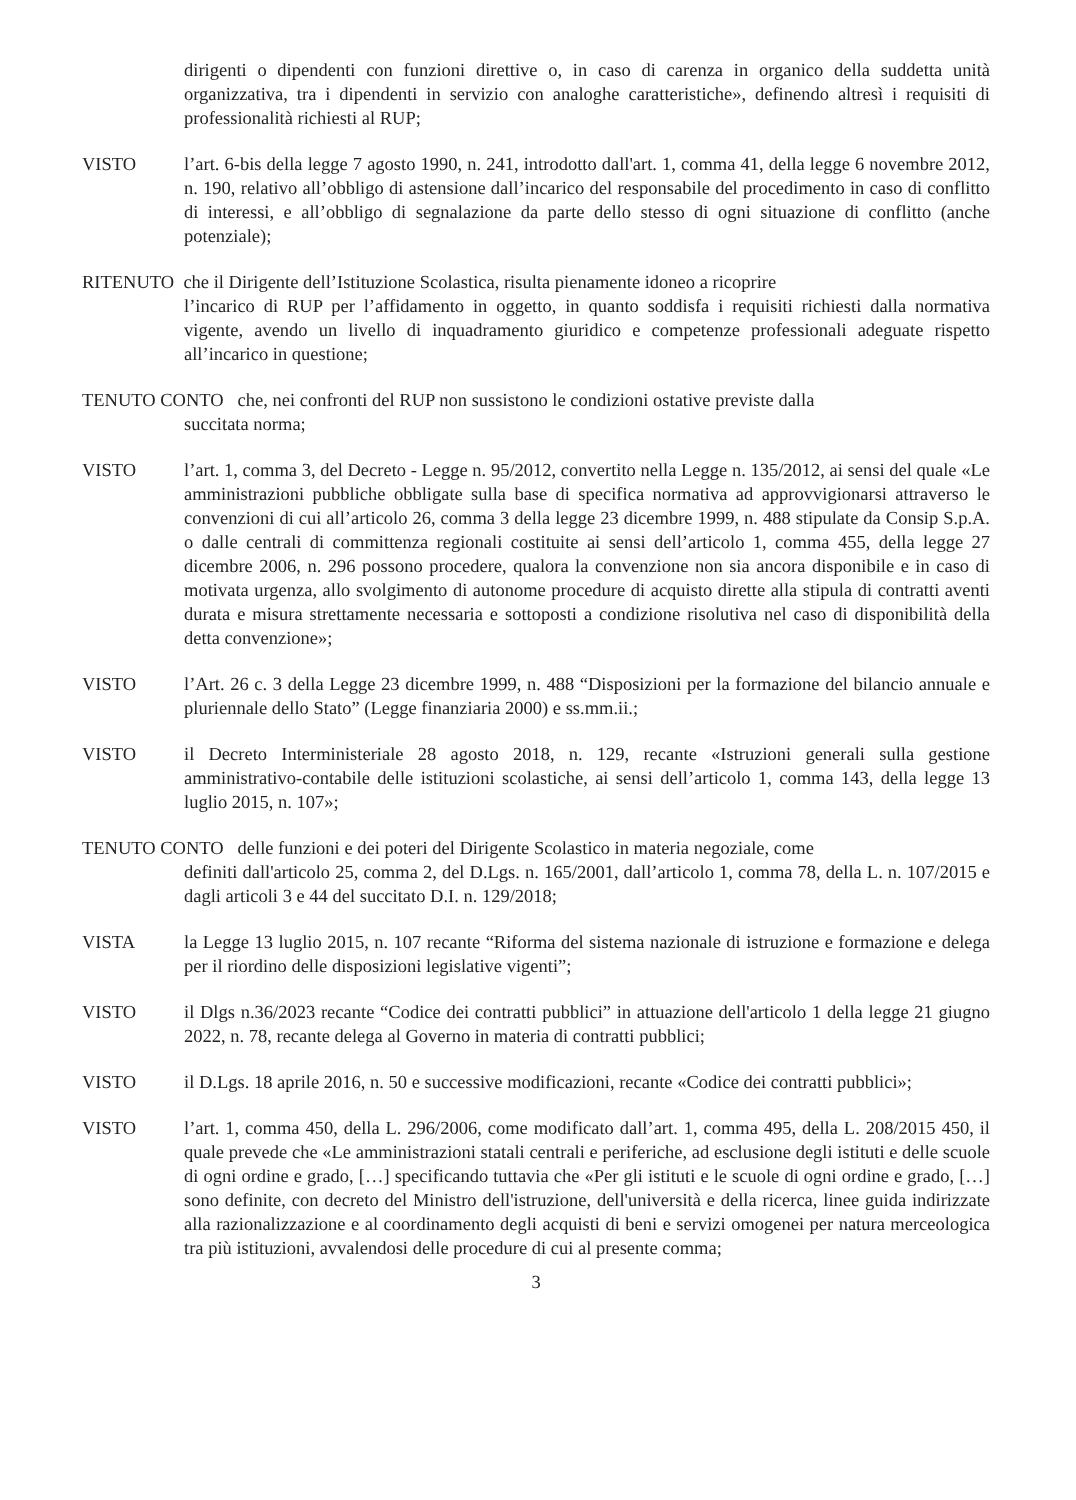dirigenti o dipendenti con funzioni direttive o, in caso di carenza in organico della suddetta unità organizzativa, tra i dipendenti in servizio con analoghe caratteristiche», definendo altresì i requisiti di professionalità richiesti al RUP;
VISTO l’art. 6-bis della legge 7 agosto 1990, n. 241, introdotto dall'art. 1, comma 41, della legge 6 novembre 2012, n. 190, relativo all’obbligo di astensione dall’incarico del responsabile del procedimento in caso di conflitto di interessi, e all’obbligo di segnalazione da parte dello stesso di ogni situazione di conflitto (anche potenziale);
RITENUTO che il Dirigente dell’Istituzione Scolastica, risulta pienamente idoneo a ricoprire
l’incarico di RUP per l’affidamento in oggetto, in quanto soddisfa i requisiti richiesti dalla normativa vigente, avendo un livello di inquadramento giuridico e competenze professionali adeguate rispetto all’incarico in questione;
TENUTO CONTO che, nei confronti del RUP non sussistono le condizioni ostative previste dalla
succitata norma;
VISTO l’art. 1, comma 3, del Decreto - Legge n. 95/2012, convertito nella Legge n. 135/2012, ai sensi del quale «Le amministrazioni pubbliche obbligate sulla base di specifica normativa ad approvvigionarsi attraverso le convenzioni di cui all’articolo 26, comma 3 della legge 23 dicembre 1999, n. 488 stipulate da Consip S.p.A. o dalle centrali di committenza regionali costituite ai sensi dell’articolo 1, comma 455, della legge 27 dicembre 2006, n. 296 possono procedere, qualora la convenzione non sia ancora disponibile e in caso di motivata urgenza, allo svolgimento di autonome procedure di acquisto dirette alla stipula di contratti aventi durata e misura strettamente necessaria e sottoposti a condizione risolutiva nel caso di disponibilità della detta convenzione»;
VISTO l’Art. 26 c. 3 della Legge 23 dicembre 1999, n. 488 “Disposizioni per la formazione del bilancio annuale e pluriennale dello Stato” (Legge finanziaria 2000) e ss.mm.ii.;
VISTO il Decreto Interministeriale 28 agosto 2018, n. 129, recante «Istruzioni generali sulla gestione amministrativo-contabile delle istituzioni scolastiche, ai sensi dell’articolo 1, comma 143, della legge 13 luglio 2015, n. 107»;
TENUTO CONTO delle funzioni e dei poteri del Dirigente Scolastico in materia negoziale, come
definiti dall'articolo 25, comma 2, del D.Lgs. n. 165/2001, dall’articolo 1, comma 78, della L. n. 107/2015 e dagli articoli 3 e 44 del succitato D.I. n. 129/2018;
VISTA la Legge 13 luglio 2015, n. 107 recante “Riforma del sistema nazionale di istruzione e formazione e delega per il riordino delle disposizioni legislative vigenti”;
VISTO il Dlgs n.36/2023 recante “Codice dei contratti pubblici” in attuazione dell'articolo 1 della legge 21 giugno 2022, n. 78, recante delega al Governo in materia di contratti pubblici;
VISTO il D.Lgs. 18 aprile 2016, n. 50 e successive modificazioni, recante «Codice dei contratti pubblici»;
VISTO l’art. 1, comma 450, della L. 296/2006, come modificato dall’art. 1, comma 495, della L. 208/2015 450, il quale prevede che «Le amministrazioni statali centrali e periferiche, ad esclusione degli istituti e delle scuole di ogni ordine e grado, […] specificando tuttavia che «Per gli istituti e le scuole di ogni ordine e grado, […] sono definite, con decreto del Ministro dell'istruzione, dell'università e della ricerca, linee guida indirizzate alla razionalizzazione e al coordinamento degli acquisti di beni e servizi omogenei per natura merceologica tra più istituzioni, avvalendosi delle procedure di cui al presente comma;
3